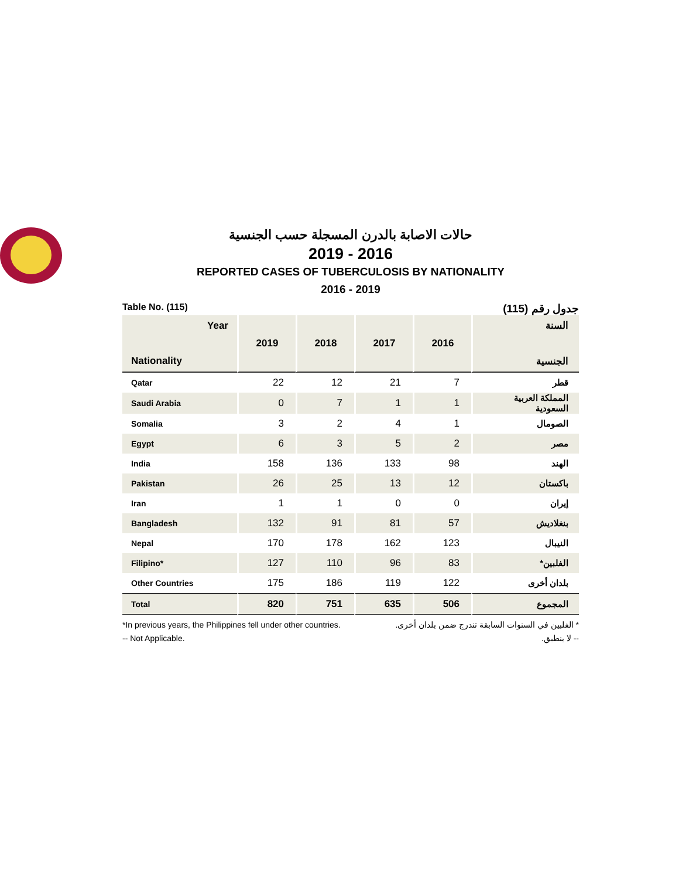حالات الاصابة بالدرن المسجلة حسب الجنسية
2019 - 2016
REPORTED CASES OF TUBERCULOSIS BY NATIONALITY
2016 - 2019
Table No. (115) جدول رقم (115)
| Year Nationality | 2019 | 2018 | 2017 | 2016 | السنة الجنسية |
| --- | --- | --- | --- | --- | --- |
| Qatar | 22 | 12 | 21 | 7 | قطر |
| Saudi Arabia | 0 | 7 | 1 | 1 | المملكة العربية السعودية |
| Somalia | 3 | 2 | 4 | 1 | الصومال |
| Egypt | 6 | 3 | 5 | 2 | مصر |
| India | 158 | 136 | 133 | 98 | الهند |
| Pakistan | 26 | 25 | 13 | 12 | باكستان |
| Iran | 1 | 1 | 0 | 0 | إيران |
| Bangladesh | 132 | 91 | 81 | 57 | بنغلاديش |
| Nepal | 170 | 178 | 162 | 123 | النيبال |
| Filipino* | 127 | 110 | 96 | 83 | الفلبين* |
| Other Countries | 175 | 186 | 119 | 122 | بلدان أخرى |
| Total | 820 | 751 | 635 | 506 | المجموع |
*In previous years, the Philippines fell under other countries.
-- Not Applicable.
* الفلبين في السنوات السابقة تندرج ضمن بلدان أخرى.
-- لا ينطبق.